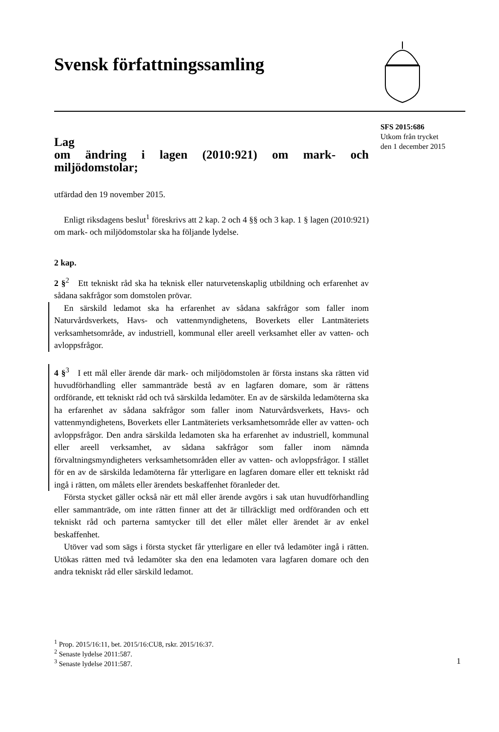Svensk författningssamling
SFS 2015:686
Utkom från trycket
den 1 december 2015
Lag
om ändring i lagen (2010:921) om mark- och miljödomstolar;
utfärdad den 19 november 2015.
Enligt riksdagens beslut<sup>1</sup> föreskrivs att 2 kap. 2 och 4 §§ och 3 kap. 1 § lagen (2010:921) om mark- och miljödomstolar ska ha följande lydelse.
2 kap.
2 §<sup>2</sup> Ett tekniskt råd ska ha teknisk eller naturvetenskaplig utbildning och erfarenhet av sådana sakfrågor som domstolen prövar.
En särskild ledamot ska ha erfarenhet av sådana sakfrågor som faller inom Naturvårdsverkets, Havs- och vattenmyndighetens, Boverkets eller Lantmäteriets verksamhetsområde, av industriell, kommunal eller areell verksamhet eller av vatten- och avloppsfrågor.
4 §<sup>3</sup> I ett mål eller ärende där mark- och miljödomstolen är första instans ska rätten vid huvudförhandling eller sammanträde bestå av en lagfaren domare, som är rättens ordförande, ett tekniskt råd och två särskilda ledamöter. En av de särskilda ledamöterna ska ha erfarenhet av sådana sakfrågor som faller inom Naturvårdsverkets, Havs- och vattenmyndighetens, Boverkets eller Lantmäteriets verksamhetsområde eller av vatten- och avloppsfrågor. Den andra särskilda ledamoten ska ha erfarenhet av industriell, kommunal eller areell verksamhet, av sådana sakfrågor som faller inom nämnda förvaltningsmyndigheters verksamhetsområden eller av vatten- och avloppsfrågor. I stället för en av de särskilda ledamöterna får ytterligare en lagfaren domare eller ett tekniskt råd ingå i rätten, om målets eller ärendets beskaffenhet föranleder det.
Första stycket gäller också när ett mål eller ärende avgörs i sak utan huvudförhandling eller sammanträde, om inte rätten finner att det är tillräckligt med ordföranden och ett tekniskt råd och parterna samtycker till det eller målet eller ärendet är av enkel beskaffenhet.
Utöver vad som sägs i första stycket får ytterligare en eller två ledamöter ingå i rätten. Utökas rätten med två ledamöter ska den ena ledamoten vara lagfaren domare och den andra tekniskt råd eller särskild ledamot.
<sup>1</sup> Prop. 2015/16:11, bet. 2015/16:CU8, rskr. 2015/16:37.
<sup>2</sup> Senaste lydelse 2011:587.
<sup>3</sup> Senaste lydelse 2011:587.
1